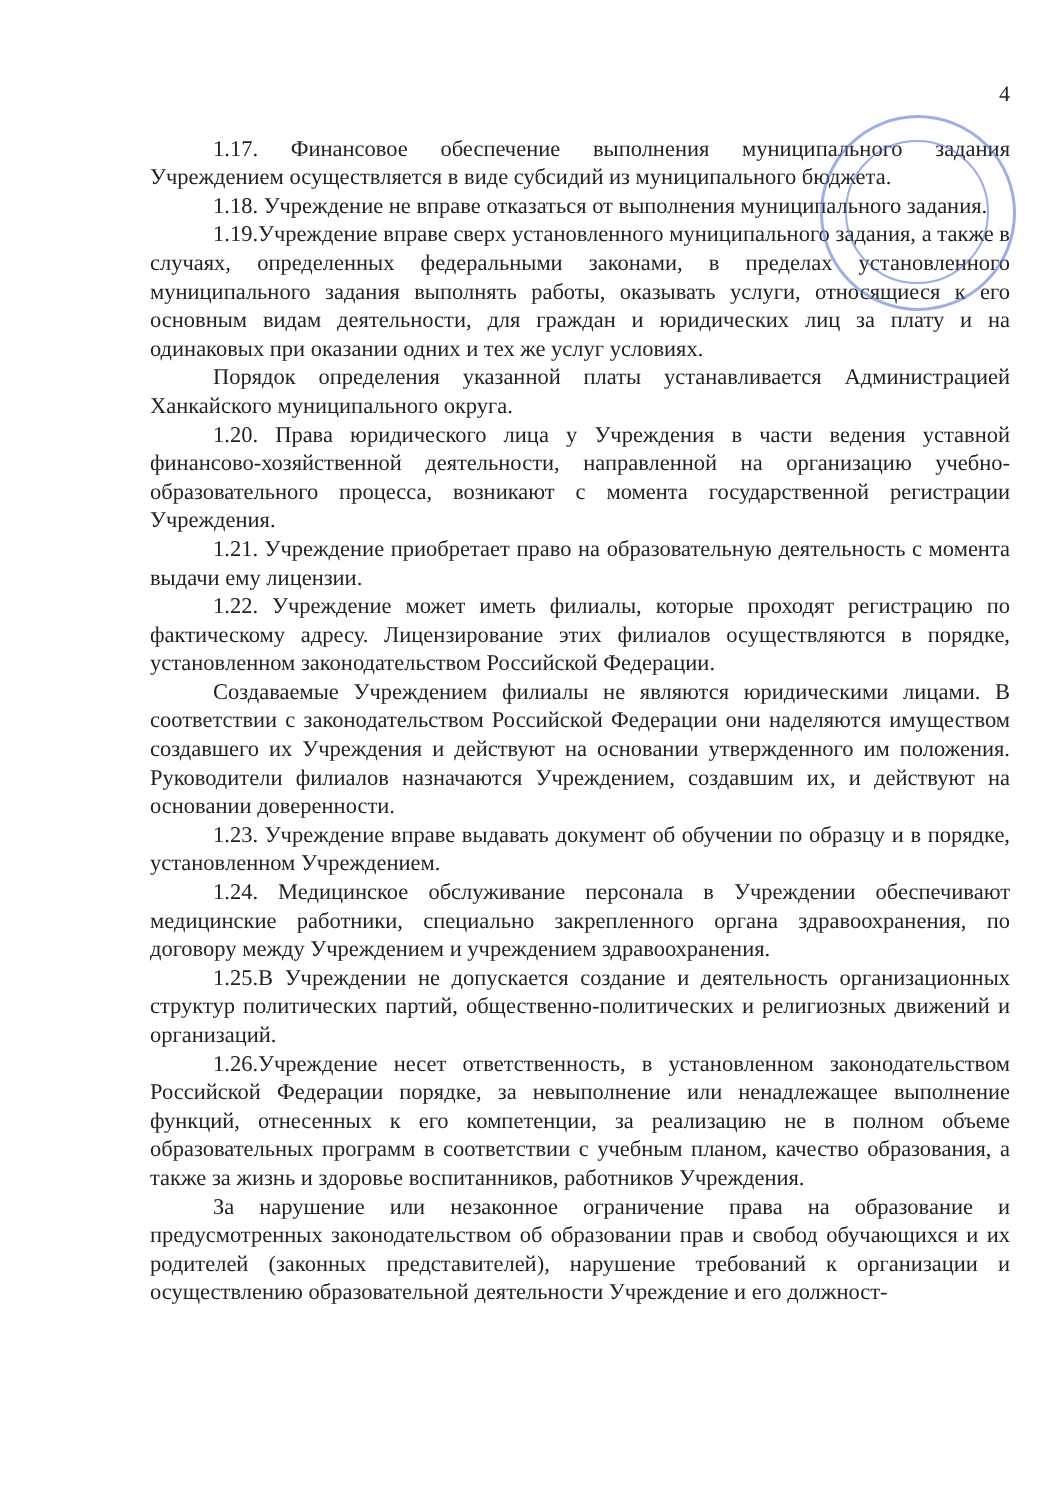4
1.17. Финансовое обеспечение выполнения муниципального задания Учреждением осуществляется в виде субсидий из муниципального бюджета.
1.18. Учреждение не вправе отказаться от выполнения муниципального задания.
1.19.Учреждение вправе сверх установленного муниципального задания, а также в случаях, определенных федеральными законами, в пределах установленного муниципального задания выполнять работы, оказывать услуги, относящиеся к его основным видам деятельности, для граждан и юридических лиц за плату и на одинаковых при оказании одних и тех же услуг условиях.
Порядок определения указанной платы устанавливается Администрацией Ханкайского муниципального округа.
1.20. Права юридического лица у Учреждения в части ведения уставной финансово-хозяйственной деятельности, направленной на организацию учебно-образовательного процесса, возникают с момента государственной регистрации Учреждения.
1.21. Учреждение приобретает право на образовательную деятельность с момента выдачи ему лицензии.
1.22. Учреждение может иметь филиалы, которые проходят регистрацию по фактическому адресу. Лицензирование этих филиалов осуществляются в порядке, установленном законодательством Российской Федерации.
Создаваемые Учреждением филиалы не являются юридическими лицами. В соответствии с законодательством Российской Федерации они наделяются имуществом создавшего их Учреждения и действуют на основании утвержденного им положения. Руководители филиалов назначаются Учреждением, создавшим их, и действуют на основании доверенности.
1.23. Учреждение вправе выдавать документ об обучении по образцу и в порядке, установленном Учреждением.
1.24. Медицинское обслуживание персонала в Учреждении обеспечивают медицинские работники, специально закрепленного органа здравоохранения, по договору между Учреждением и учреждением здравоохранения.
1.25.В Учреждении не допускается создание и деятельность организационных структур политических партий, общественно-политических и религиозных движений и организаций.
1.26.Учреждение несет ответственность, в установленном законодательством Российской Федерации порядке, за невыполнение или ненадлежащее выполнение функций, отнесенных к его компетенции, за реализацию не в полном объеме образовательных программ в соответствии с учебным планом, качество образования, а также за жизнь и здоровье воспитанников, работников Учреждения.
За нарушение или незаконное ограничение права на образование и предусмотренных законодательством об образовании прав и свобод обучающихся и их родителей (законных представителей), нарушение требований к организации и осуществлению образовательной деятельности Учреждение и его должност-